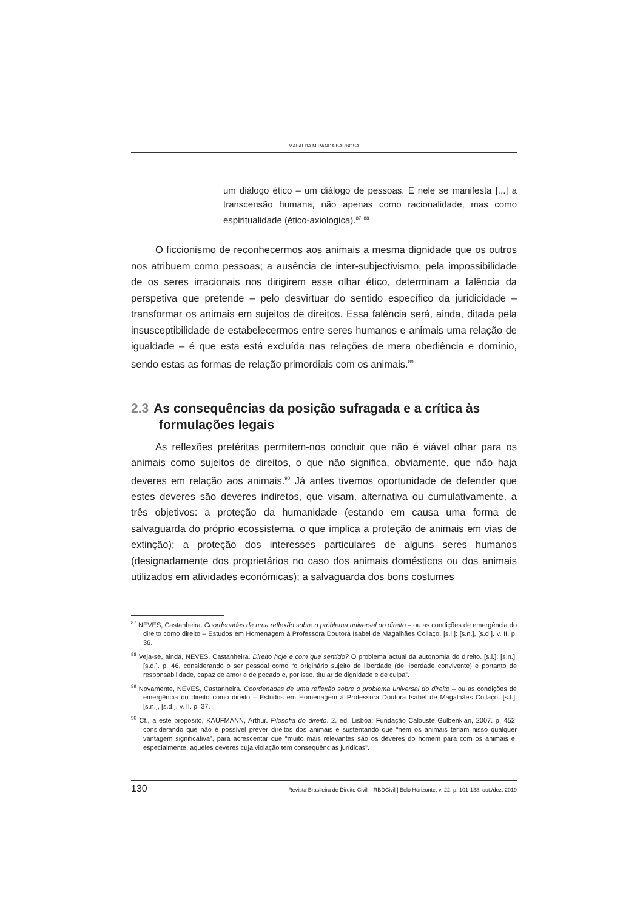MAFALDA MIRANDA BARBOSA
um diálogo ético – um diálogo de pessoas. E nele se manifesta [...] a transcensão humana, não apenas como racionalidade, mas como espiritualidade (ético-axiológica).<sup>87</sup> <sup>88</sup>
O ficcionismo de reconhecermos aos animais a mesma dignidade que os outros nos atribuem como pessoas; a ausência de inter-subjectivismo, pela impossibilidade de os seres irracionais nos dirigirem esse olhar ético, determinam a falência da perspetiva que pretende – pelo desvirtuar do sentido específico da juridicidade – transformar os animais em sujeitos de direitos. Essa falência será, ainda, ditada pela insusceptibilidade de estabelecermos entre seres humanos e animais uma relação de igualdade – é que esta está excluída nas relações de mera obediência e domínio, sendo estas as formas de relação primordiais com os animais.<sup>89</sup>
2.3 As consequências da posição sufragada e a crítica às formulações legais
As reflexões pretéritas permitem-nos concluir que não é viável olhar para os animais como sujeitos de direitos, o que não significa, obviamente, que não haja deveres em relação aos animais.<sup>90</sup> Já antes tivemos oportunidade de defender que estes deveres são deveres indiretos, que visam, alternativa ou cumulativamente, a três objetivos: a proteção da humanidade (estando em causa uma forma de salvaguarda do próprio ecossistema, o que implica a proteção de animais em vias de extinção); a proteção dos interesses particulares de alguns seres humanos (designadamente dos proprietários no caso dos animais domésticos ou dos animais utilizados em atividades económicas); a salvaguarda dos bons costumes
<sup>87</sup> NEVES, Castanheira. Coordenadas de uma reflexão sobre o problema universal do direito – ou as condições de emergência do direito como direito – Estudos em Homenagem à Professora Doutora Isabel de Magalhães Collaço. [s.l.]: [s.n.], [s.d.]. v. II. p. 36.
<sup>88</sup> Veja-se, ainda, NEVES, Castanheira. Direito hoje e com que sentido? O problema actual da autonomia do direito. [s.l.]: [s.n.], [s.d.]. p. 46, considerando o ser pessoal como “o originário sujeito de liberdade (de liberdade convivente) e portanto de responsabilidade, capaz de amor e de pecado e, por isso, titular de dignidade e de culpa”.
<sup>89</sup> Novamente, NEVES, Castanheira. Coordenadas de uma reflexão sobre o problema universal do direito – ou as condições de emergência do direito como direito – Estudos em Homenagem à Professora Doutora Isabel de Magalhães Collaço. [s.l.]: [s.n.], [s.d.]. v. II. p. 37.
<sup>90</sup> Cf., a este propósito, KAUFMANN, Arthur. Filosofia do direito. 2. ed. Lisboa: Fundação Calouste Gulbenkian, 2007. p. 452, considerando que não é possível prever direitos dos animais e sustentando que “nem os animais teriam nisso qualquer vantagem significativa”, para acrescentar que “muito mais relevantes são os deveres do homem para com os animais e, especialmente, aqueles deveres cuja violação tem consequências jurídicas”.
130 Revista Brasileira de Direito Civil – RBDCivil | Belo Horizonte, v. 22, p. 101-138, out./dez. 2019